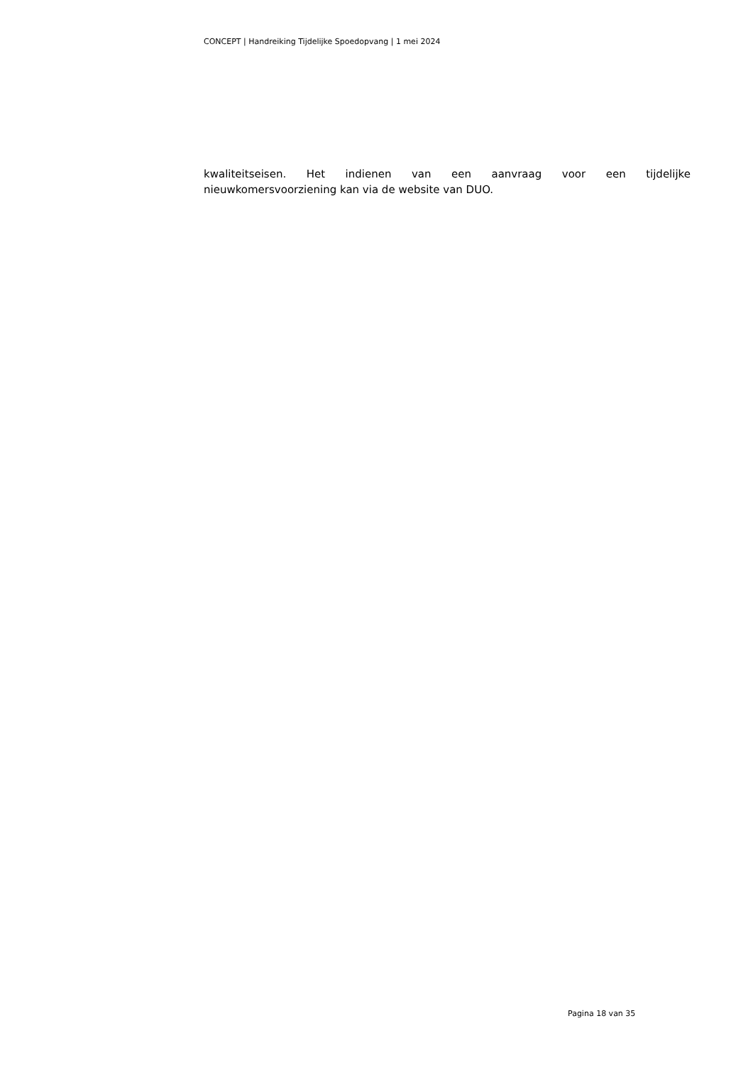CONCEPT | Handreiking Tijdelijke Spoedopvang | 1 mei 2024
kwaliteitseisen. Het indienen van een aanvraag voor een tijdelijke nieuwkomersvoorziening kan via de website van DUO.
Pagina 18 van 35